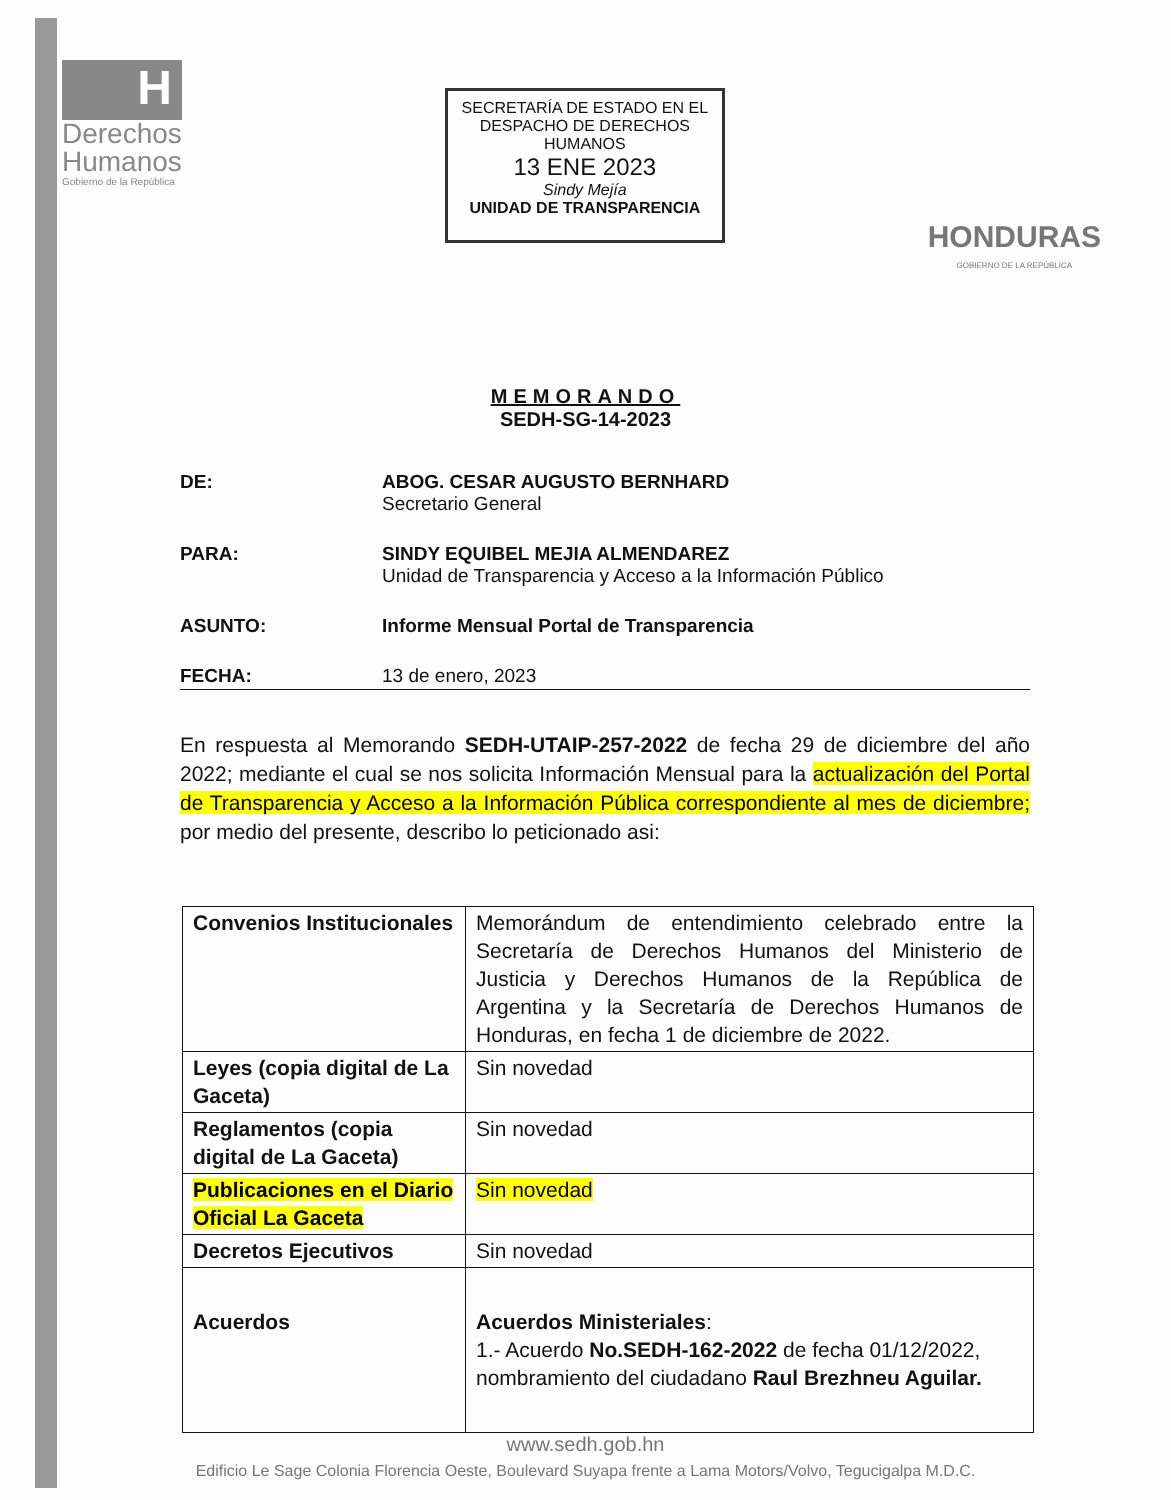H
Derechos
Humanos
Gobierno de la República
SECRETARÍA DE ESTADO EN EL
DESPACHO DE DERECHOS HUMANOS
13 ENE 2023
Sindy Mejía
UNIDAD DE TRANSPARENCIA
HONDURAS
GOBIERNO DE LA REPÚBLICA
MEMORANDO
SEDH-SG-14-2023
DE: ABOG. CESAR AUGUSTO BERNHARD
Secretario General
PARA: SINDY EQUIBEL MEJIA ALMENDAREZ
Unidad de Transparencia y Acceso a la Información Público
ASUNTO: Informe Mensual Portal de Transparencia
FECHA: 13 de enero, 2023
En respuesta al Memorando SEDH-UTAIP-257-2022 de fecha 29 de diciembre del año 2022; mediante el cual se nos solicita Información Mensual para la actualización del Portal de Transparencia y Acceso a la Información Pública correspondiente al mes de diciembre; por medio del presente, describo lo peticionado asi:
| Convenios Institucionales | Memorándum de entendimiento celebrado entre la Secretaría de Derechos Humanos del Ministerio de Justicia y Derechos Humanos de la República de Argentina y la Secretaría de Derechos Humanos de Honduras, en fecha 1 de diciembre de 2022. |
| Leyes (copia digital de La Gaceta) | Sin novedad |
| Reglamentos (copia digital de La Gaceta) | Sin novedad |
| Publicaciones en el Diario Oficial La Gaceta | Sin novedad |
| Decretos Ejecutivos | Sin novedad |
| Acuerdos | Acuerdos Ministeriales : 1.- Acuerdo No.SEDH-162-2022 de fecha 01/12/2022, nombramiento del ciudadano Raul Brezhneu Aguilar. |
www.sedh.gob.hn
Edificio Le Sage Colonia Florencia Oeste, Boulevard Suyapa frente a Lama Motors/Volvo, Tegucigalpa M.D.C.